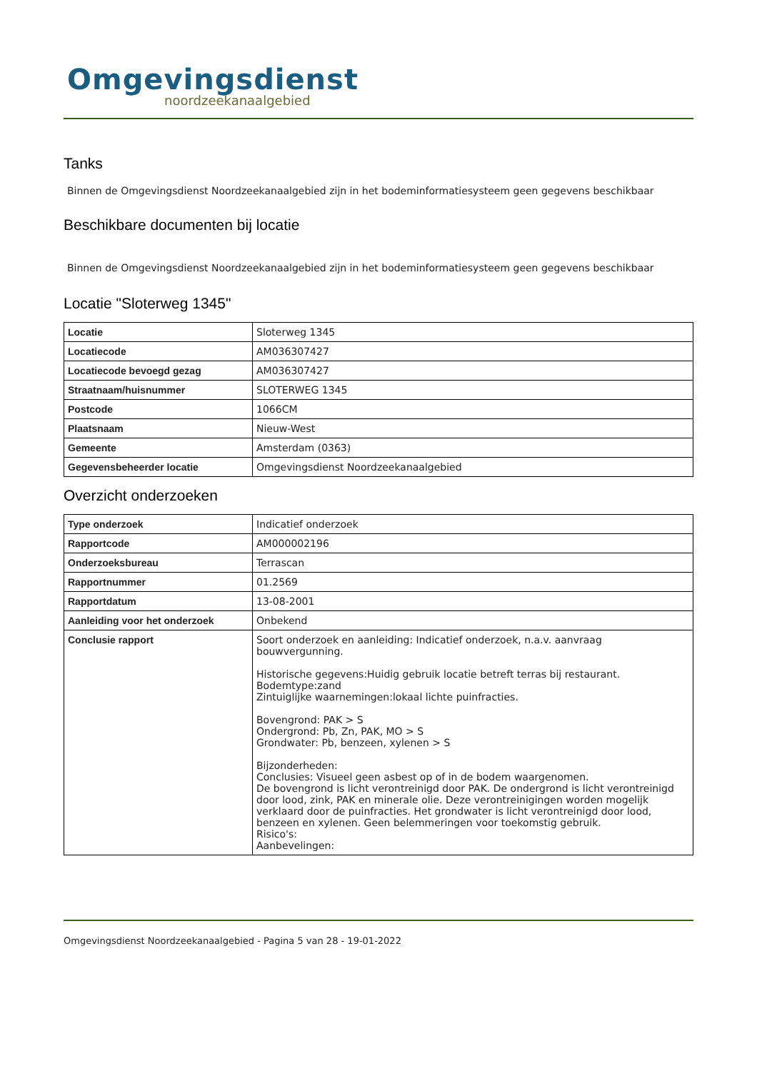Omgevingsdienst
noordzeekanaalgebied
Tanks
Binnen de Omgevingsdienst Noordzeekanaalgebied zijn in het bodeminformatiesysteem geen gegevens beschikbaar
Beschikbare documenten bij locatie
Binnen de Omgevingsdienst Noordzeekanaalgebied zijn in het bodeminformatiesysteem geen gegevens beschikbaar
Locatie "Sloterweg 1345"
| Locatie | Sloterweg 1345 |
| Locatiecode | AM036307427 |
| Locatiecode bevoegd gezag | AM036307427 |
| Straatnaam/huisnummer | SLOTERWEG 1345 |
| Postcode | 1066CM |
| Plaatsnaam | Nieuw-West |
| Gemeente | Amsterdam (0363) |
| Gegevensbeheerder locatie | Omgevingsdienst Noordzeekanaalgebied |
Overzicht onderzoeken
| Type onderzoek | Indicatief onderzoek |
| Rapportcode | AM000002196 |
| Onderzoeksbureau | Terrascan |
| Rapportnummer | 01.2569 |
| Rapportdatum | 13-08-2001 |
| Aanleiding voor het onderzoek | Onbekend |
| Conclusie rapport | Soort onderzoek en aanleiding: Indicatief onderzoek, n.a.v. aanvraag bouwvergunning. Historische gegevens:Huidig gebruik locatie betreft terras bij restaurant. Bodemtype:zand Zintuiglijke waarnemingen:lokaal lichte puinfracties. Bovengrond: PAK > S Ondergrond: Pb, Zn, PAK, MO > S Grondwater: Pb, benzeen, xylenen > S Bijzonderheden: Conclusies: Visueel geen asbest op of in de bodem waargenomen. De bovengrond is licht verontreinigd door PAK. De ondergrond is licht verontreinigd door lood, zink, PAK en minerale olie. Deze verontreinigingen worden mogelijk verklaard door de puinfracties. Het grondwater is licht verontreinigd door lood, benzeen en xylenen. Geen belemmeringen voor toekomstig gebruik. Risico's: Aanbevelingen: |
Omgevingsdienst Noordzeekanaalgebied - Pagina 5 van 28 - 19-01-2022